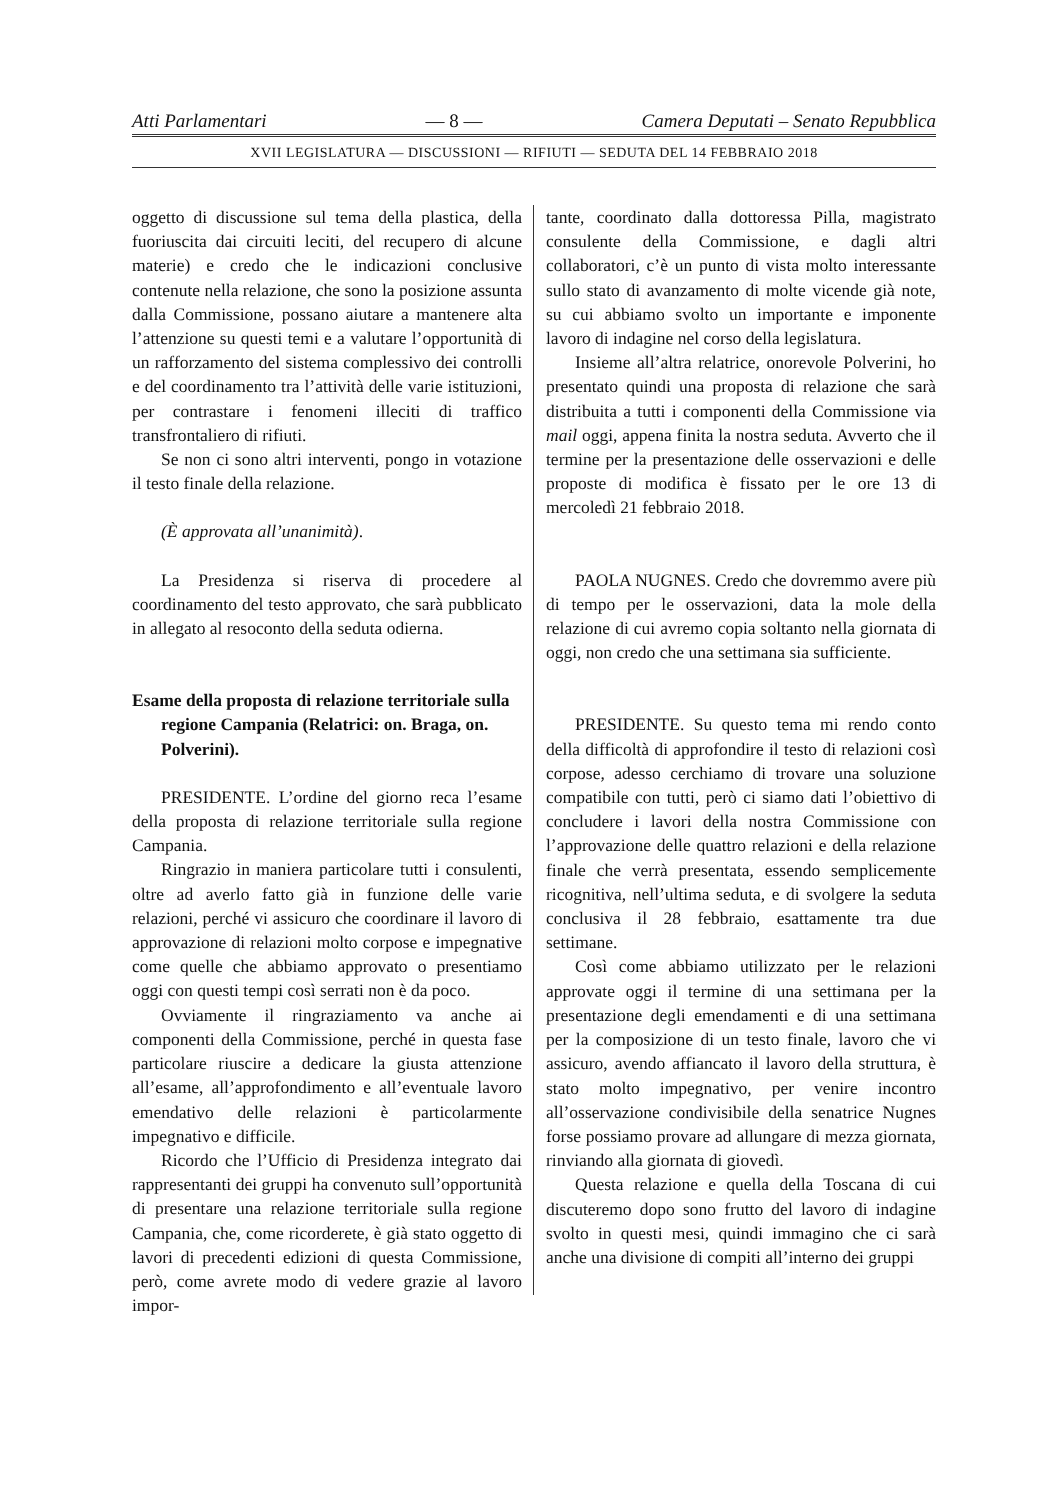Atti Parlamentari — 8 — Camera Deputati – Senato Repubblica
XVII LEGISLATURA — DISCUSSIONI — RIFIUTI — SEDUTA DEL 14 FEBBRAIO 2018
oggetto di discussione sul tema della plastica, della fuoriuscita dai circuiti leciti, del recupero di alcune materie) e credo che le indicazioni conclusive contenute nella relazione, che sono la posizione assunta dalla Commissione, possano aiutare a mantenere alta l’attenzione su questi temi e a valutare l’opportunità di un rafforzamento del sistema complessivo dei controlli e del coordinamento tra l’attività delle varie istituzioni, per contrastare i fenomeni illeciti di traffico transfrontaliero di rifiuti.
Se non ci sono altri interventi, pongo in votazione il testo finale della relazione.
(È approvata all’unanimità).
La Presidenza si riserva di procedere al coordinamento del testo approvato, che sarà pubblicato in allegato al resoconto della seduta odierna.
Esame della proposta di relazione territoriale sulla regione Campania (Relatrici: on. Braga, on. Polverini).
PRESIDENTE. L’ordine del giorno reca l’esame della proposta di relazione territoriale sulla regione Campania.
Ringrazio in maniera particolare tutti i consulenti, oltre ad averlo fatto già in funzione delle varie relazioni, perché vi assicuro che coordinare il lavoro di approvazione di relazioni molto corpose e impegnative come quelle che abbiamo approvato o presentiamo oggi con questi tempi così serrati non è da poco.
Ovviamente il ringraziamento va anche ai componenti della Commissione, perché in questa fase particolare riuscire a dedicare la giusta attenzione all’esame, all’approfondimento e all’eventuale lavoro emendativo delle relazioni è particolarmente impegnativo e difficile.
Ricordo che l’Ufficio di Presidenza integrato dai rappresentanti dei gruppi ha convenuto sull’opportunità di presentare una relazione territoriale sulla regione Campania, che, come ricorderete, è già stato oggetto di lavori di precedenti edizioni di questa Commissione, però, come avrete modo di vedere grazie al lavoro impor-
tante, coordinato dalla dottoressa Pilla, magistrato consulente della Commissione, e dagli altri collaboratori, c’è un punto di vista molto interessante sullo stato di avanzamento di molte vicende già note, su cui abbiamo svolto un importante e imponente lavoro di indagine nel corso della legislatura.
Insieme all’altra relatrice, onorevole Polverini, ho presentato quindi una proposta di relazione che sarà distribuita a tutti i componenti della Commissione via mail oggi, appena finita la nostra seduta. Avverto che il termine per la presentazione delle osservazioni e delle proposte di modifica è fissato per le ore 13 di mercoledì 21 febbraio 2018.
PAOLA NUGNES. Credo che dovremmo avere più di tempo per le osservazioni, data la mole della relazione di cui avremo copia soltanto nella giornata di oggi, non credo che una settimana sia sufficiente.
PRESIDENTE. Su questo tema mi rendo conto della difficoltà di approfondire il testo di relazioni così corpose, adesso cerchiamo di trovare una soluzione compatibile con tutti, però ci siamo dati l’obiettivo di concludere i lavori della nostra Commissione con l’approvazione delle quattro relazioni e della relazione finale che verrà presentata, essendo semplicemente ricognitiva, nell’ultima seduta, e di svolgere la seduta conclusiva il 28 febbraio, esattamente tra due settimane.
Così come abbiamo utilizzato per le relazioni approvate oggi il termine di una settimana per la presentazione degli emendamenti e di una settimana per la composizione di un testo finale, lavoro che vi assicuro, avendo affiancato il lavoro della struttura, è stato molto impegnativo, per venire incontro all’osservazione condivisibile della senatrice Nugnes forse possiamo provare ad allungare di mezza giornata, rinviando alla giornata di giovedì.
Questa relazione e quella della Toscana di cui discuteremo dopo sono frutto del lavoro di indagine svolto in questi mesi, quindi immagino che ci sarà anche una divisione di compiti all’interno dei gruppi